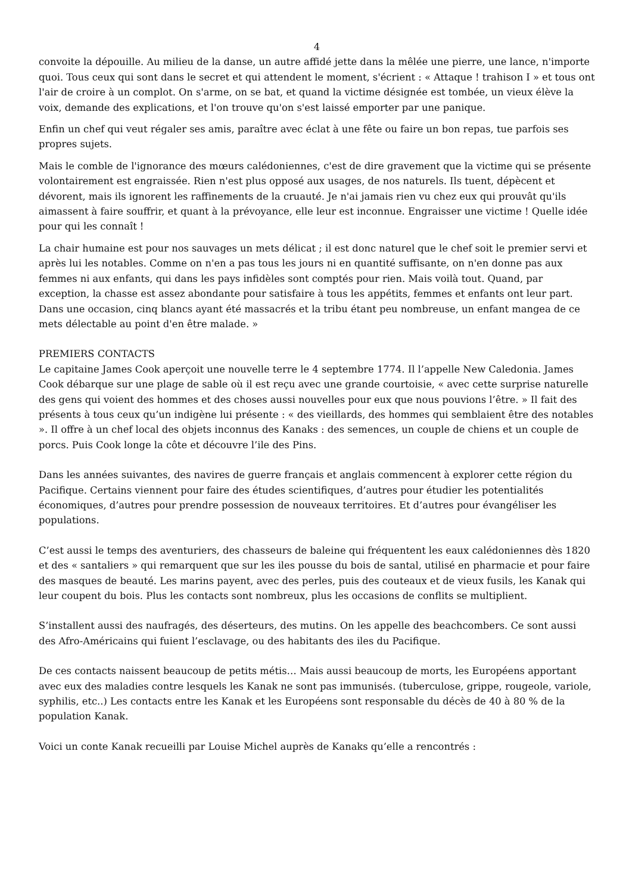4
convoite la dépouille. Au milieu de la danse, un autre affidé jette dans la mêlée une pierre, une lance, n'importe quoi. Tous ceux qui sont dans le secret et qui attendent le moment, s'écrient : « Attaque ! trahison I » et tous ont l'air de croire à un complot. On s'arme, on se bat, et quand la victime désignée est tombée, un vieux élève la voix, demande des explications, et l'on trouve qu'on s'est laissé emporter par une panique.
Enfin un chef qui veut régaler ses amis, paraître avec éclat à une fête ou faire un bon repas, tue parfois ses propres sujets.
Mais le comble de l'ignorance des mœurs calédoniennes, c'est de dire gravement que la victime qui se présente volontairement est engraissée. Rien n'est plus opposé aux usages, de nos naturels. Ils tuent, dépècent et dévorent, mais ils ignorent les raffinements de la cruauté. Je n'ai jamais rien vu chez eux qui prouvât qu'ils aimassent à faire souffrir, et quant à la prévoyance, elle leur est inconnue. Engraisser une victime ! Quelle idée pour qui les connaît !
La chair humaine est pour nos sauvages un mets délicat ; il est donc naturel que le chef soit le premier servi et après lui les notables. Comme on n'en a pas tous les jours ni en quantité suffisante, on n'en donne pas aux femmes ni aux enfants, qui dans les pays infidèles sont comptés pour rien. Mais voilà tout. Quand, par exception, la chasse est assez abondante pour satisfaire à tous les appétits, femmes et enfants ont leur part. Dans une occasion, cinq blancs ayant été massacrés et la tribu étant peu nombreuse, un enfant mangea de ce mets délectable au point d'en être malade. »
PREMIERS CONTACTS
Le capitaine James Cook aperçoit une nouvelle terre le 4 septembre 1774. Il l’appelle New Caledonia. James Cook débarque sur une plage de sable où il est reçu avec une grande courtoisie, « avec cette surprise naturelle des gens qui voient des hommes et des choses aussi nouvelles pour eux que nous pouvions l’être. » Il fait des présents à tous ceux qu’un indigène lui présente : « des vieillards, des hommes qui semblaient être des notables ». Il offre à un chef local des objets inconnus des Kanaks : des semences, un couple de chiens et un couple de porcs. Puis Cook longe la côte et découvre l’ile des Pins.
Dans les années suivantes, des navires de guerre français et anglais commencent à explorer cette région du Pacifique. Certains viennent pour faire des études scientifiques, d’autres pour étudier les potentialités économiques, d’autres pour prendre possession de nouveaux territoires. Et d’autres pour évangéliser les populations.
C’est aussi le temps des aventuriers, des chasseurs de baleine qui fréquentent les eaux calédoniennes dès 1820 et des « santaliers » qui remarquent que sur les iles pousse du bois de santal, utilisé en pharmacie et pour faire des masques de beauté. Les marins payent, avec des perles, puis des couteaux et de vieux fusils, les Kanak qui leur coupent du bois. Plus les contacts sont nombreux, plus les occasions de conflits se multiplient.
S’installent aussi des naufragés, des déserteurs, des mutins. On les appelle des beachcombers. Ce sont aussi des Afro-Américains qui fuient l’esclavage, ou des habitants des iles du Pacifique.
De ces contacts naissent beaucoup de petits métis… Mais aussi beaucoup de morts, les Européens apportant avec eux des maladies contre lesquels les Kanak ne sont pas immunisés. (tuberculose, grippe, rougeole, variole, syphilis, etc..) Les contacts entre les Kanak et les Européens sont responsable du décès de 40 à 80 % de la population Kanak.
Voici un conte Kanak recueilli par Louise Michel auprès de Kanaks qu’elle a rencontrés :